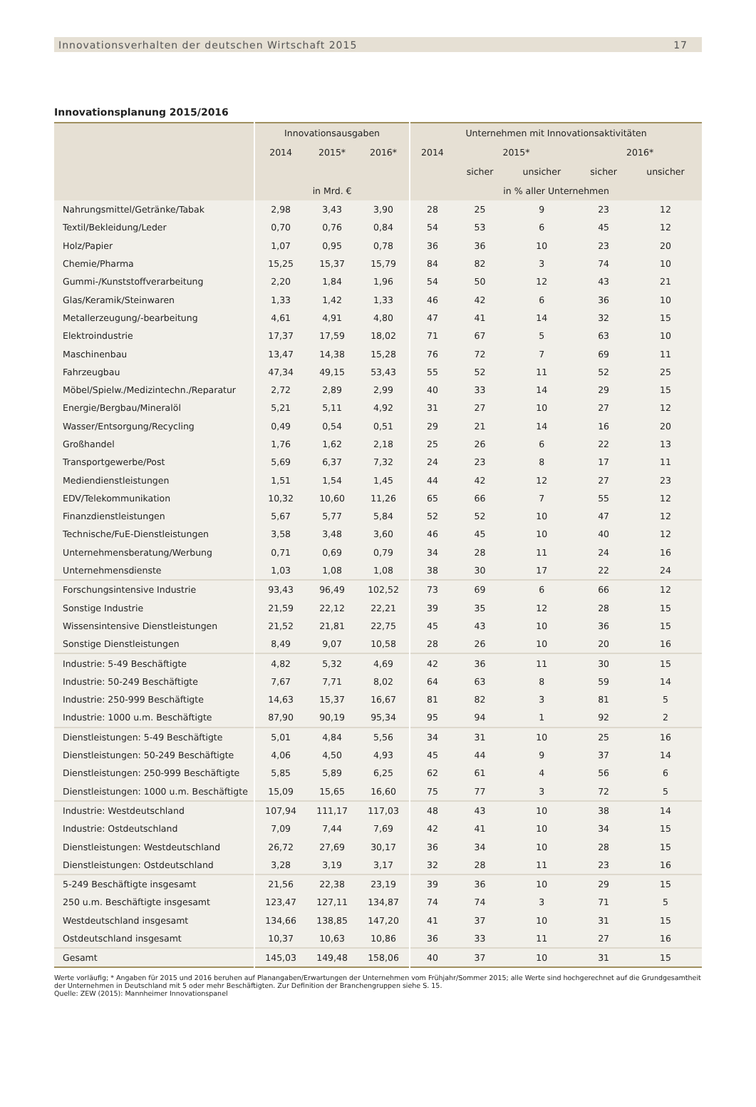Innovationsverhalten der deutschen Wirtschaft 2015 17
Innovationsplanung 2015/2016
| | Innovationsausgaben | | | Unternehmen mit Innovationsaktivitäten | | | | |
| --- | --- | --- | --- | --- | --- | --- | --- | --- |
| | 2014 | 2015* | 2016* | 2014 | 2015* | | 2016* | |
| | | | | | sicher | unsicher | sicher | unsicher |
| | in Mrd. € | | | in % aller Unternehmen | | | | |
| Nahrungsmittel/Getränke/Tabak | 2,98 | 3,43 | 3,90 | 28 | 25 | 9 | 23 | 12 |
| Textil/Bekleidung/Leder | 0,70 | 0,76 | 0,84 | 54 | 53 | 6 | 45 | 12 |
| Holz/Papier | 1,07 | 0,95 | 0,78 | 36 | 36 | 10 | 23 | 20 |
| Chemie/Pharma | 15,25 | 15,37 | 15,79 | 84 | 82 | 3 | 74 | 10 |
| Gummi-/Kunststoffverarbeitung | 2,20 | 1,84 | 1,96 | 54 | 50 | 12 | 43 | 21 |
| Glas/Keramik/Steinwaren | 1,33 | 1,42 | 1,33 | 46 | 42 | 6 | 36 | 10 |
| Metallerzeugung/-bearbeitung | 4,61 | 4,91 | 4,80 | 47 | 41 | 14 | 32 | 15 |
| Elektroindustrie | 17,37 | 17,59 | 18,02 | 71 | 67 | 5 | 63 | 10 |
| Maschinenbau | 13,47 | 14,38 | 15,28 | 76 | 72 | 7 | 69 | 11 |
| Fahrzeugbau | 47,34 | 49,15 | 53,43 | 55 | 52 | 11 | 52 | 25 |
| Möbel/Spielw./Medizintechn./Reparatur | 2,72 | 2,89 | 2,99 | 40 | 33 | 14 | 29 | 15 |
| Energie/Bergbau/Mineralöl | 5,21 | 5,11 | 4,92 | 31 | 27 | 10 | 27 | 12 |
| Wasser/Entsorgung/Recycling | 0,49 | 0,54 | 0,51 | 29 | 21 | 14 | 16 | 20 |
| Großhandel | 1,76 | 1,62 | 2,18 | 25 | 26 | 6 | 22 | 13 |
| Transportgewerbe/Post | 5,69 | 6,37 | 7,32 | 24 | 23 | 8 | 17 | 11 |
| Mediendienstleistungen | 1,51 | 1,54 | 1,45 | 44 | 42 | 12 | 27 | 23 |
| EDV/Telekommunikation | 10,32 | 10,60 | 11,26 | 65 | 66 | 7 | 55 | 12 |
| Finanzdienstleistungen | 5,67 | 5,77 | 5,84 | 52 | 52 | 10 | 47 | 12 |
| Technische/FuE-Dienstleistungen | 3,58 | 3,48 | 3,60 | 46 | 45 | 10 | 40 | 12 |
| Unternehmensberatung/Werbung | 0,71 | 0,69 | 0,79 | 34 | 28 | 11 | 24 | 16 |
| Unternehmensdienste | 1,03 | 1,08 | 1,08 | 38 | 30 | 17 | 22 | 24 |
| Forschungsintensive Industrie | 93,43 | 96,49 | 102,52 | 73 | 69 | 6 | 66 | 12 |
| Sonstige Industrie | 21,59 | 22,12 | 22,21 | 39 | 35 | 12 | 28 | 15 |
| Wissensintensive Dienstleistungen | 21,52 | 21,81 | 22,75 | 45 | 43 | 10 | 36 | 15 |
| Sonstige Dienstleistungen | 8,49 | 9,07 | 10,58 | 28 | 26 | 10 | 20 | 16 |
| Industrie: 5-49 Beschäftigte | 4,82 | 5,32 | 4,69 | 42 | 36 | 11 | 30 | 15 |
| Industrie: 50-249 Beschäftigte | 7,67 | 7,71 | 8,02 | 64 | 63 | 8 | 59 | 14 |
| Industrie: 250-999 Beschäftigte | 14,63 | 15,37 | 16,67 | 81 | 82 | 3 | 81 | 5 |
| Industrie: 1000 u.m. Beschäftigte | 87,90 | 90,19 | 95,34 | 95 | 94 | 1 | 92 | 2 |
| Dienstleistungen: 5-49 Beschäftigte | 5,01 | 4,84 | 5,56 | 34 | 31 | 10 | 25 | 16 |
| Dienstleistungen: 50-249 Beschäftigte | 4,06 | 4,50 | 4,93 | 45 | 44 | 9 | 37 | 14 |
| Dienstleistungen: 250-999 Beschäftigte | 5,85 | 5,89 | 6,25 | 62 | 61 | 4 | 56 | 6 |
| Dienstleistungen: 1000 u.m. Beschäftigte | 15,09 | 15,65 | 16,60 | 75 | 77 | 3 | 72 | 5 |
| Industrie: Westdeutschland | 107,94 | 111,17 | 117,03 | 48 | 43 | 10 | 38 | 14 |
| Industrie: Ostdeutschland | 7,09 | 7,44 | 7,69 | 42 | 41 | 10 | 34 | 15 |
| Dienstleistungen: Westdeutschland | 26,72 | 27,69 | 30,17 | 36 | 34 | 10 | 28 | 15 |
| Dienstleistungen: Ostdeutschland | 3,28 | 3,19 | 3,17 | 32 | 28 | 11 | 23 | 16 |
| 5-249 Beschäftigte insgesamt | 21,56 | 22,38 | 23,19 | 39 | 36 | 10 | 29 | 15 |
| 250 u.m. Beschäftigte insgesamt | 123,47 | 127,11 | 134,87 | 74 | 74 | 3 | 71 | 5 |
| Westdeutschland insgesamt | 134,66 | 138,85 | 147,20 | 41 | 37 | 10 | 31 | 15 |
| Ostdeutschland insgesamt | 10,37 | 10,63 | 10,86 | 36 | 33 | 11 | 27 | 16 |
| Gesamt | 145,03 | 149,48 | 158,06 | 40 | 37 | 10 | 31 | 15 |
Werte vorläufig; * Angaben für 2015 und 2016 beruhen auf Planangaben/Erwartungen der Unternehmen vom Frühjahr/Sommer 2015; alle Werte sind hochgerechnet auf die Grundgesamtheit der Unternehmen in Deutschland mit 5 oder mehr Beschäftigten. Zur Definition der Branchengruppen siehe S. 15.
Quelle: ZEW (2015): Mannheimer Innovationspanel